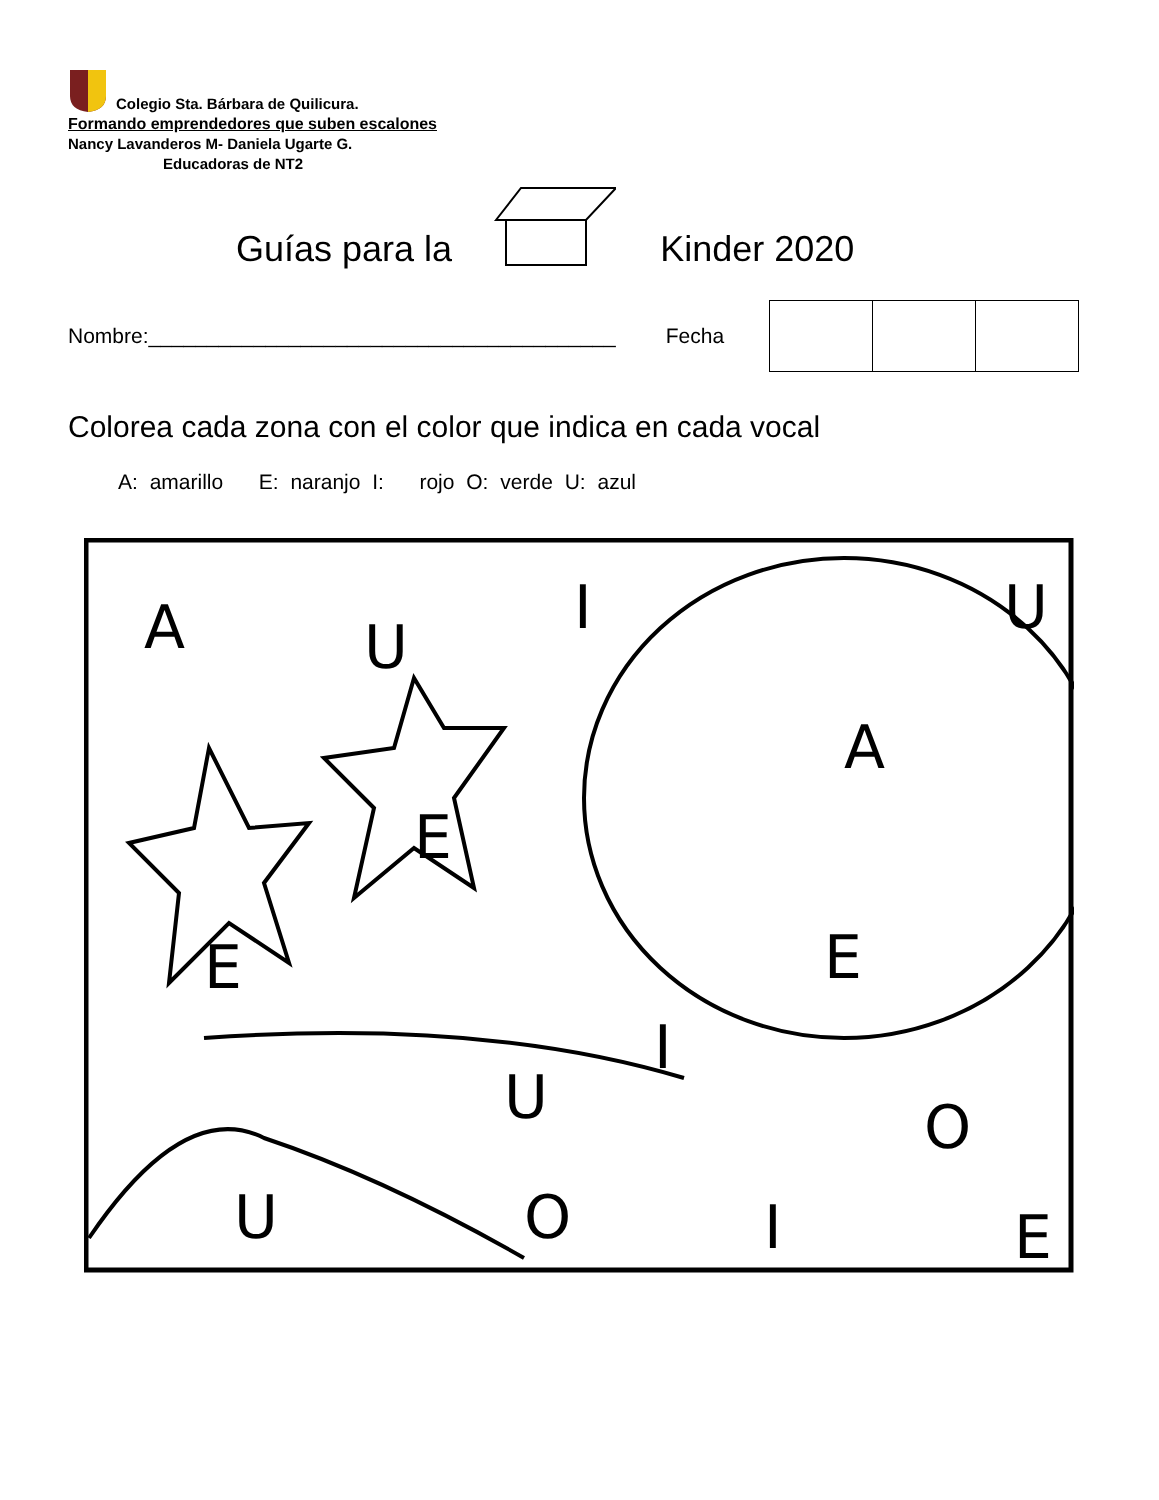Colegio Sta. Bárbara de Quilicura.
Formando emprendedores que suben escalones
Nancy Lavanderos M- Daniela Ugarte G.
Educadoras de NT2
Guías para la Kinder 2020
Nombre:________________________________________ Fecha
Colorea cada zona con el color que indica en cada vocal
A: amarillo E: naranjo I: rojo O: verde U: azul
A
U
I
U
A
E
E
E
U
I
O
I
E
U
O